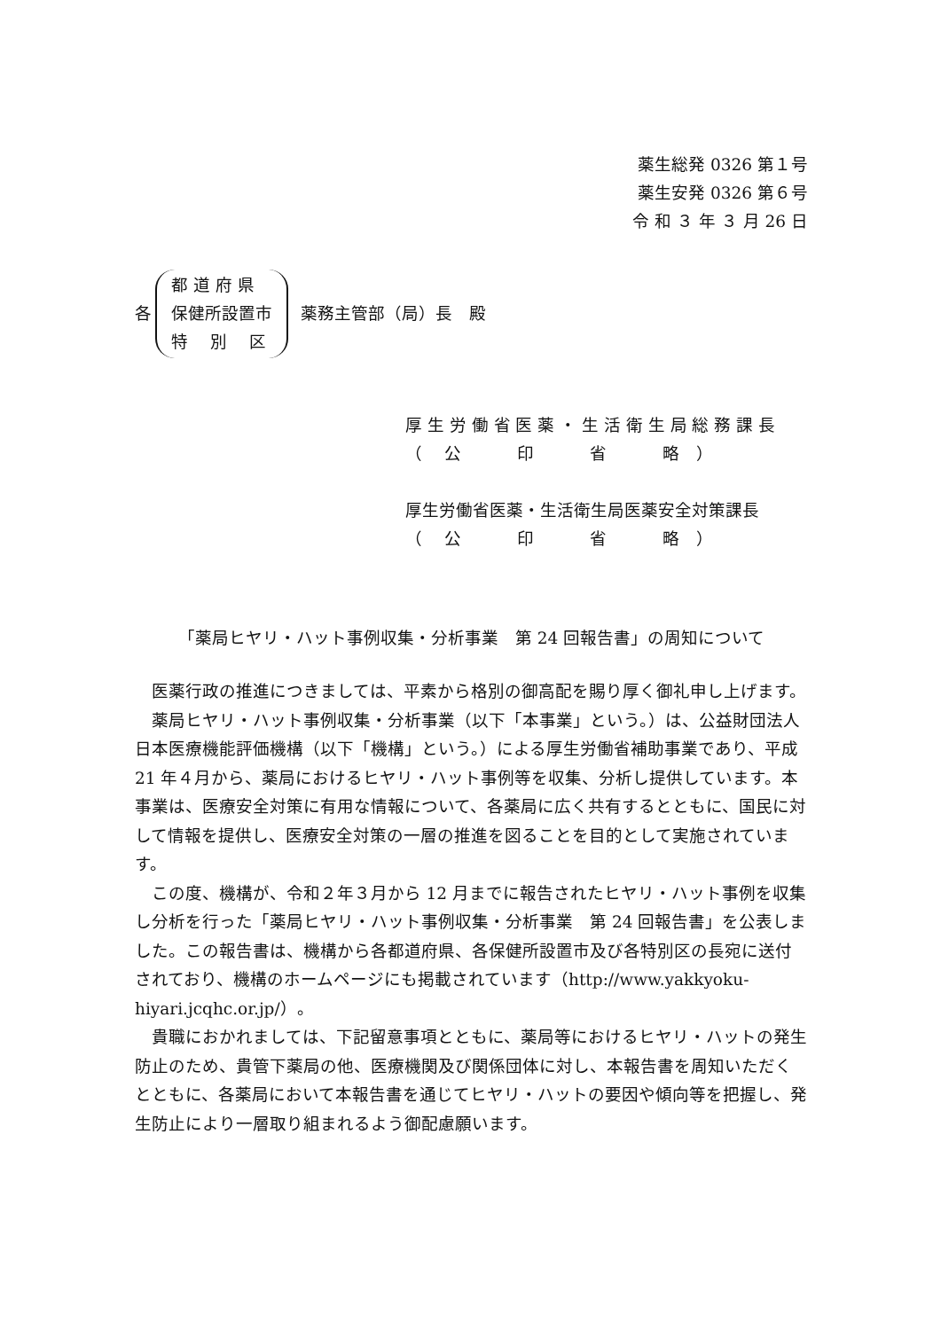薬生総発 0326 第１号
薬生安発 0326 第６号
令 和 ３ 年 ３ 月 26 日
各
都 道 府 県
保健所設置市
特　 別　 区
薬務主管部（局）長　殿
厚 生 労 働 省 医 薬 ・ 生 活 衛 生 局 総 務 課 長
（　 公　　　 印　　　 省　　　 略　）
厚生労働省医薬・生活衛生局医薬安全対策課長
（　 公　　　 印　　　 省　　　 略　）
「薬局ヒヤリ・ハット事例収集・分析事業　第 24 回報告書」の周知について
医薬行政の推進につきましては、平素から格別の御高配を賜り厚く御礼申し上げます。
薬局ヒヤリ・ハット事例収集・分析事業（以下「本事業」という。）は、公益財団法人日本医療機能評価機構（以下「機構」という。）による厚生労働省補助事業であり、平成 21 年４月から、薬局におけるヒヤリ・ハット事例等を収集、分析し提供しています。本事業は、医療安全対策に有用な情報について、各薬局に広く共有するとともに、国民に対して情報を提供し、医療安全対策の一層の推進を図ることを目的として実施されています。
この度、機構が、令和２年３月から 12 月までに報告されたヒヤリ・ハット事例を収集し分析を行った「薬局ヒヤリ・ハット事例収集・分析事業　第 24 回報告書」を公表しました。この報告書は、機構から各都道府県、各保健所設置市及び各特別区の長宛に送付されており、機構のホームページにも掲載されています（http://www.yakkyoku-hiyari.jcqhc.or.jp/）。
貴職におかれましては、下記留意事項とともに、薬局等におけるヒヤリ・ハットの発生防止のため、貴管下薬局の他、医療機関及び関係団体に対し、本報告書を周知いただくとともに、各薬局において本報告書を通じてヒヤリ・ハットの要因や傾向等を把握し、発生防止により一層取り組まれるよう御配慮願います。